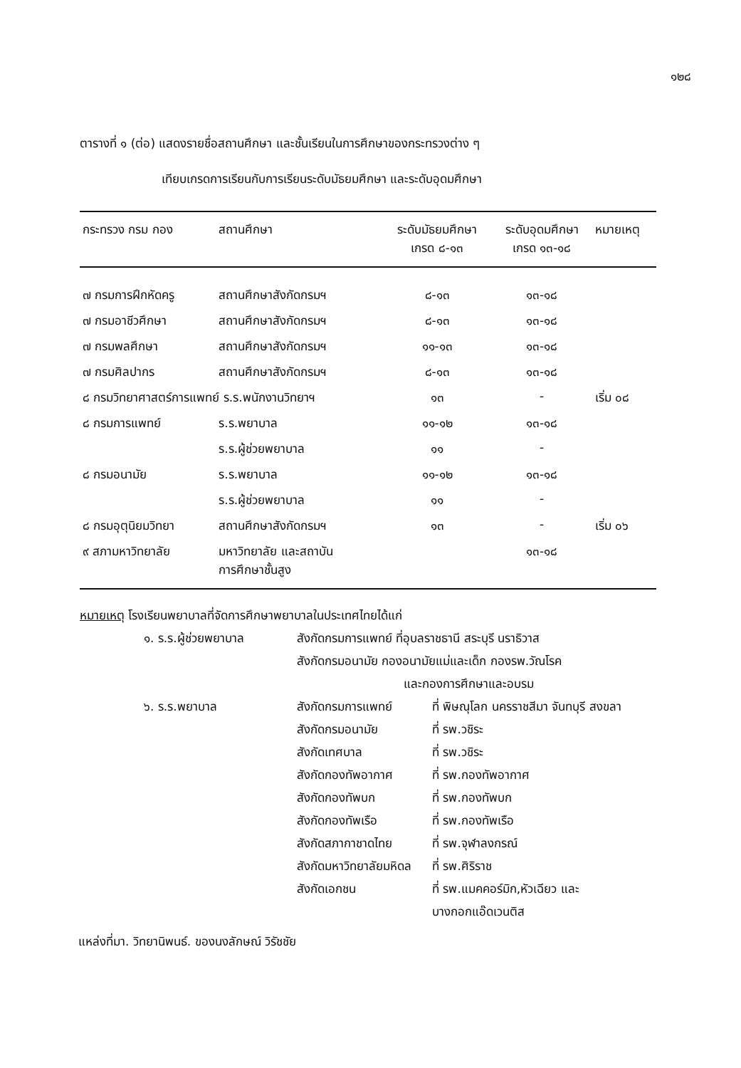๑๒๘
ตารางที่ ๑ (ต่อ) แสดงรายชื่อสถานศึกษา และชั้นเรียนในการศึกษาของกระทรวงต่าง ๆ
เทียบเกรดการเรียนกับการเรียนระดับมัธยมศึกษา และระดับอุดมศึกษา
| กระทรวง กรม กอง | สถานศึกษา | ระดับมัธยมศึกษา เกรด ๘-๑๓ | ระดับอุดมศึกษา เกรด ๑๓-๑๘ | หมายเหตุ |
| --- | --- | --- | --- | --- |
| ๗ กรมการฝึกหัดครู | สถานศึกษาสังกัดกรมฯ | ๘-๑๓ | ๑๓-๑๘ | |
| ๗ กรมอาชีวศึกษา | สถานศึกษาสังกัดกรมฯ | ๘-๑๓ | ๑๓-๑๘ | |
| ๗ กรมพลศึกษา | สถานศึกษาสังกัดกรมฯ | ๑๑-๑๓ | ๑๓-๑๘ | |
| ๗ กรมศิลปากร | สถานศึกษาสังกัดกรมฯ | ๘-๑๓ | ๑๓-๑๘ | |
| ๘ กรมวิทยาศาสตร์การแพทย์ ร.ร.พนักงานวิทยาฯ | | ๑๓ | - | เริ่ม ๐๘ |
| ๘ กรมการแพทย์ | ร.ร.พยาบาล | ๑๑-๑๒ | ๑๓-๑๘ | |
| | ร.ร.ผู้ช่วยพยาบาล | ๑๑ | - | |
| ๘ กรมอนามัย | ร.ร.พยาบาล | ๑๑-๑๒ | ๑๓-๑๘ | |
| | ร.ร.ผู้ช่วยพยาบาล | ๑๑ | - | |
| ๘ กรมอุตุนิยมวิทยา | สถานศึกษาสังกัดกรมฯ | ๑๓ | - | เริ่ม ๐๖ |
| ๙ สภามหาวิทยาลัย | มหาวิทยาลัย และสถาบัน การศึกษาชั้นสูง | | ๑๓-๑๘ | |
หมายเหตุ โรงเรียนพยาบาลที่จัดการศึกษาพยาบาลในประเทศไทยได้แก่
๑. ร.ร.ผู้ช่วยพยาบาล สังกัดกรมการแพทย์ ที่อุบลราชธานี สระบุรี นราธิวาส
สังกัดกรมอนามัย กองอนามัยแม่และเด็ก กองรพ.วัณโรค
และกองการศึกษาและอบรม
๖. ร.ร.พยาบาล สังกัดกรมการแพทย์ ที่ พิษณุโลก นครราชสีมา จันทบุรี สงขลา
สังกัดกรมอนามัย ที่ รพ.วชิระ
สังกัดเทศบาล ที่ รพ.วชิระ
สังกัดกองทัพอากาศ ที่ รพ.กองทัพอากาศ
สังกัดกองทัพบก ที่ รพ.กองทัพบก
สังกัดกองทัพเรือ ที่ รพ.กองทัพเรือ
สังกัดสภากาชาดไทย ที่ รพ.จุฬาลงกรณ์
สังกัดมหาวิทยาลัยมหิดล
ที่ รพ.ศิริราช
สังกัดเอกชน ที่ รพ.แมคคอร์มิก,หัวเฉียว และ
บางกอกแอ๊ดเวนติส
แหล่งที่มา. วิทยานิพนธ์. ของนงลักษณ์ วิรัชชัย